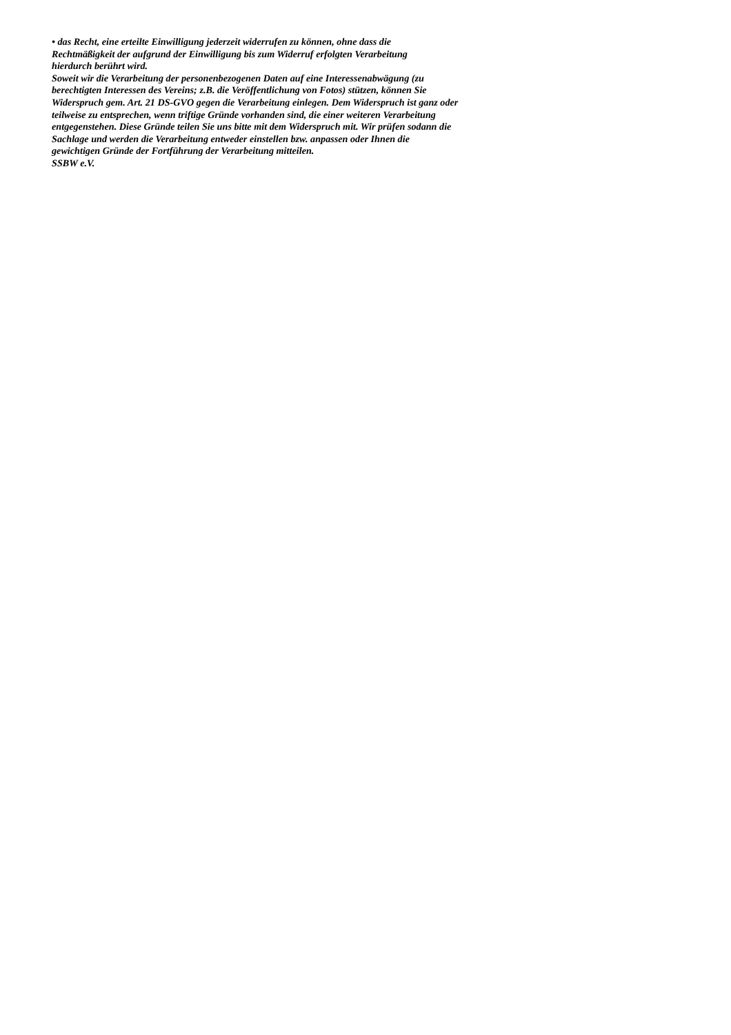• das Recht, eine erteilte Einwilligung jederzeit widerrufen zu können, ohne dass die
Rechtmäßigkeit der aufgrund der Einwilligung bis zum Widerruf erfolgten Verarbeitung
hierdurch berührt wird.
Soweit wir die Verarbeitung der personenbezogenen Daten auf eine Interessenabwägung (zu
berechtigten Interessen des Vereins; z.B. die Veröffentlichung von Fotos) stützen, können Sie
Widerspruch gem. Art. 21 DS-GVO gegen die Verarbeitung einlegen. Dem Widerspruch ist ganz oder
teilweise zu entsprechen, wenn triftige Gründe vorhanden sind, die einer weiteren Verarbeitung
entgegenstehen. Diese Gründe teilen Sie uns bitte mit dem Widerspruch mit. Wir prüfen sodann die
Sachlage und werden die Verarbeitung entweder einstellen bzw. anpassen oder Ihnen die
gewichtigen Gründe der Fortführung der Verarbeitung mitteilen.
SSBW e.V.